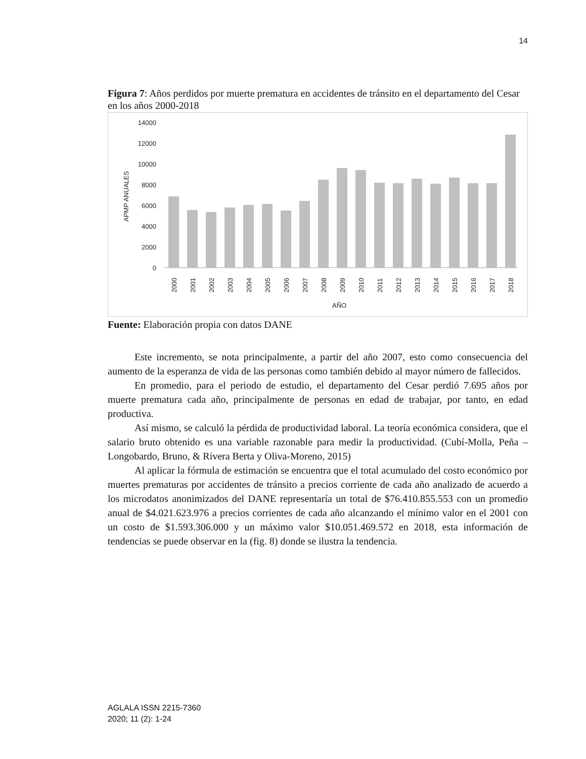14
Figura 7: Años perdidos por muerte prematura en accidentes de tránsito en el departamento del Cesar en los años 2000-2018
14000
12000
10000
8000
6000
4000
2000
0
APMP ANUALES
2000
2001
2002
2003
2004
2005
2006
2007
2008
2009
2010
2011
2012
2013
2014
2015
2016
2017
2018
AÑO
Fuente: Elaboración propia con datos DANE
Este incremento, se nota principalmente, a partir del año 2007, esto como consecuencia del aumento de la esperanza de vida de las personas como también debido al mayor número de fallecidos.
En promedio, para el periodo de estudio, el departamento del Cesar perdió 7.695 años por muerte prematura cada año, principalmente de personas en edad de trabajar, por tanto, en edad productiva.
Así mismo, se calculó la pérdida de productividad laboral. La teoría económica considera, que el salario bruto obtenido es una variable razonable para medir la productividad. (Cubí-Molla, Peña – Longobardo, Bruno, & Rivera Berta y Oliva-Moreno, 2015)
Al aplicar la fórmula de estimación se encuentra que el total acumulado del costo económico por muertes prematuras por accidentes de tránsito a precios corriente de cada año analizado de acuerdo a los microdatos anonimizados del DANE representaría un total de $76.410.855.553 con un promedio anual de $4.021.623.976 a precios corrientes de cada año alcanzando el mínimo valor en el 2001 con un costo de $1.593.306.000 y un máximo valor $10.051.469.572 en 2018, esta información de tendencias se puede observar en la (fig. 8) donde se ilustra la tendencia.
AGLALA ISSN 2215-7360
2020; 11 (2): 1-24